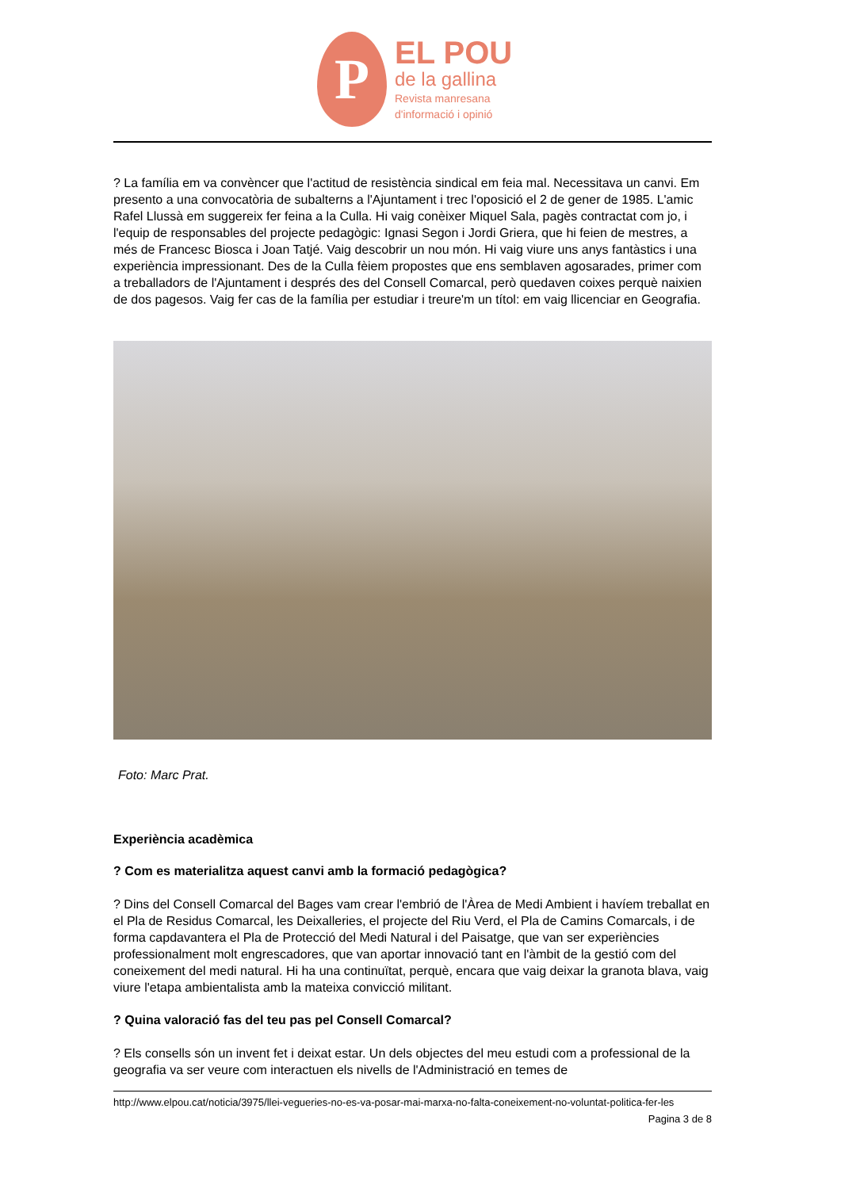P
EL POU
de la gallina
Revista manresana
d'informació i opinió
? La família em va convèncer que l'actitud de resistència sindical em feia mal. Necessitava un canvi. Em presento a una convocatòria de subalterns a l'Ajuntament i trec l'oposició el 2 de gener de 1985. L'amic Rafel Llussà em suggereix fer feina a la Culla. Hi vaig conèixer Miquel Sala, pagès contractat com jo, i l'equip de responsables del projecte pedagògic: Ignasi Segon i Jordi Griera, que hi feien de mestres, a més de Francesc Biosca i Joan Tatjé. Vaig descobrir un nou món. Hi vaig viure uns anys fantàstics i una experiència impressionant. Des de la Culla fèiem propostes que ens semblaven agosarades, primer com a treballadors de l'Ajuntament i després des del Consell Comarcal, però quedaven coixes perquè naixien de dos pagesos. Vaig fer cas de la família per estudiar i treure'm un títol: em vaig llicenciar en Geografia.
Foto: Marc Prat.
Experiència acadèmica
? Com es materialitza aquest canvi amb la formació pedagògica?
? Dins del Consell Comarcal del Bages vam crear l'embrió de l'Àrea de Medi Ambient i havíem treballat en el Pla de Residus Comarcal, les Deixalleries, el projecte del Riu Verd, el Pla de Camins Comarcals, i de forma capdavantera el Pla de Protecció del Medi Natural i del Paisatge, que van ser experiències professionalment molt engrescadores, que van aportar innovació tant en l'àmbit de la gestió com del coneixement del medi natural. Hi ha una continuïtat, perquè, encara que vaig deixar la granota blava, vaig viure l'etapa ambientalista amb la mateixa convicció militant.
? Quina valoració fas del teu pas pel Consell Comarcal?
? Els consells són un invent fet i deixat estar. Un dels objectes del meu estudi com a professional de la geografia va ser veure com interactuen els nivells de l'Administració en temes de
http://www.elpou.cat/noticia/3975/llei-vegueries-no-es-va-posar-mai-marxa-no-falta-coneixement-no-voluntat-politica-fer-les
Pagina 3 de 8